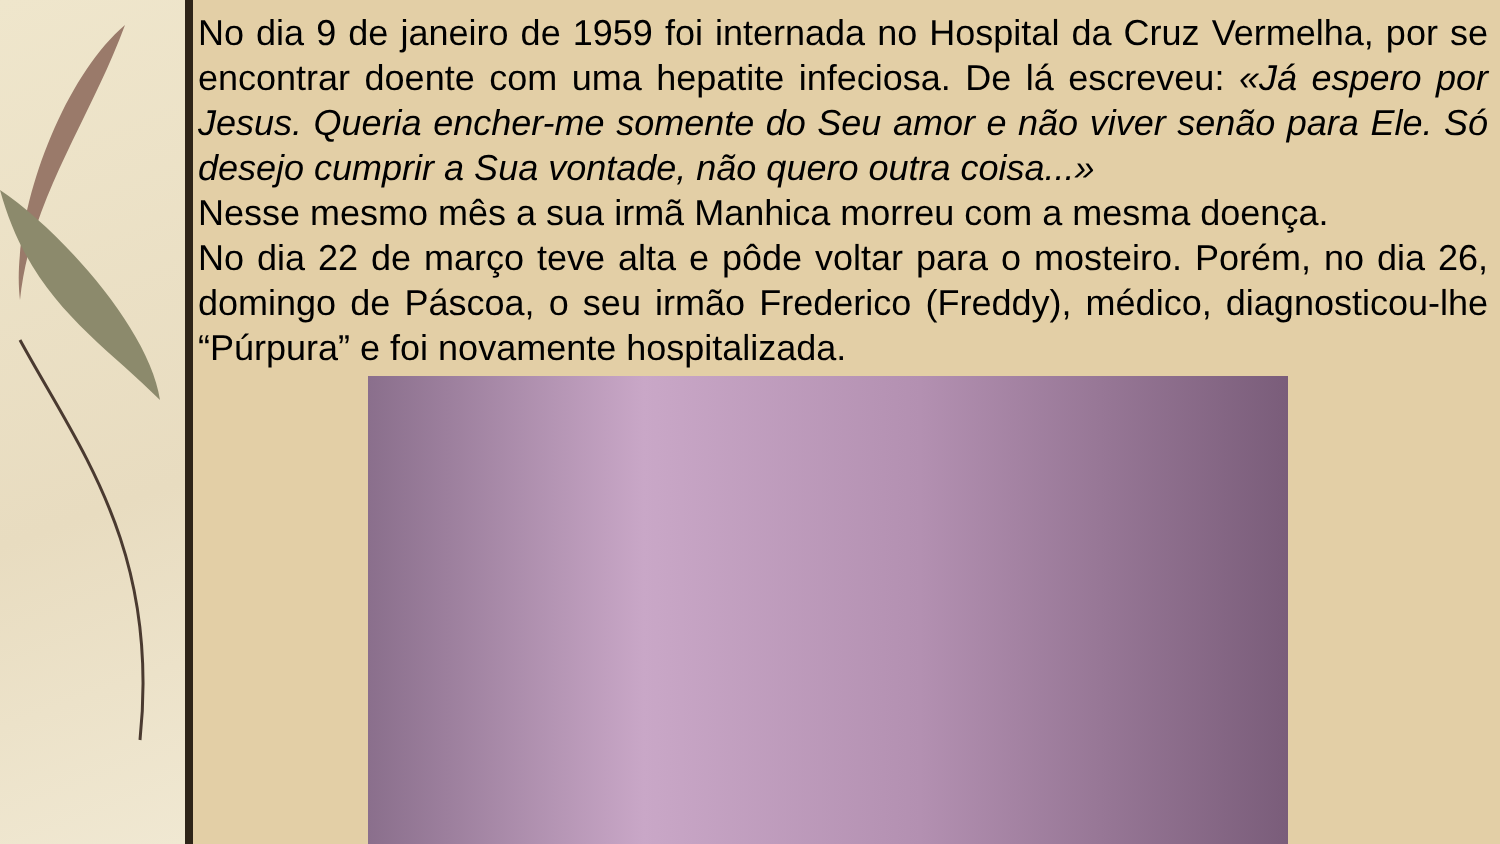No dia 9 de janeiro de 1959 foi internada no Hospital da Cruz Vermelha, por se encontrar doente com uma hepatite infeciosa. De lá escreveu: «Já espero por Jesus. Queria encher-me somente do Seu amor e não viver senão para Ele. Só desejo cumprir a Sua vontade, não quero outra coisa...»
Nesse mesmo mês a sua irmã Manhica morreu com a mesma doença.
No dia 22 de março teve alta e pôde voltar para o mosteiro. Porém, no dia 26, domingo de Páscoa, o seu irmão Frederico (Freddy), médico, diagnosticou-lhe “Púrpura” e foi novamente hospitalizada.